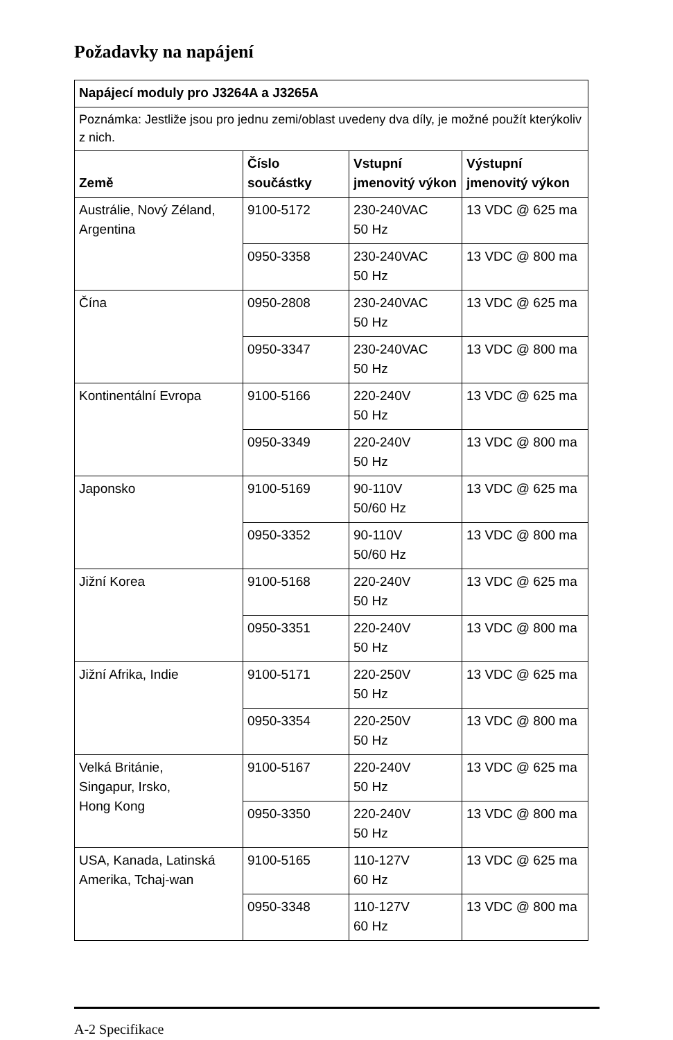Požadavky na napájení
| Napájecí moduly pro J3264A a J3265A | | | |
| Poznámka: Jestliže jsou pro jednu zemi/oblast uvedeny dva díly, je možné použít kterýkoliv z nich. | | | |
| Země | Číslo součástky | Vstupní jmenovitý výkon | Výstupní jmenovitý výkon |
| Austrálie, Nový Zéland, Argentina | 9100-5172 | 230-240VAC 50 Hz | 13 VDC @ 625 ma |
| | 0950-3358 | 230-240VAC 50 Hz | 13 VDC @ 800 ma |
| Čína | 0950-2808 | 230-240VAC 50 Hz | 13 VDC @ 625 ma |
| | 0950-3347 | 230-240VAC 50 Hz | 13 VDC @ 800 ma |
| Kontinentální Evropa | 9100-5166 | 220-240V 50 Hz | 13 VDC @ 625 ma |
| | 0950-3349 | 220-240V 50 Hz | 13 VDC @ 800 ma |
| Japonsko | 9100-5169 | 90-110V 50/60 Hz | 13 VDC @ 625 ma |
| | 0950-3352 | 90-110V 50/60 Hz | 13 VDC @ 800 ma |
| Jižní Korea | 9100-5168 | 220-240V 50 Hz | 13 VDC @ 625 ma |
| | 0950-3351 | 220-240V 50 Hz | 13 VDC @ 800 ma |
| Jižní Afrika, Indie | 9100-5171 | 220-250V 50 Hz | 13 VDC @ 625 ma |
| | 0950-3354 | 220-250V 50 Hz | 13 VDC @ 800 ma |
| Velká Británie, Singapur, Irsko, Hong Kong | 9100-5167 | 220-240V 50 Hz | 13 VDC @ 625 ma |
| | 0950-3350 | 220-240V 50 Hz | 13 VDC @ 800 ma |
| USA, Kanada, Latinská Amerika, Tchaj-wan | 9100-5165 | 110-127V 60 Hz | 13 VDC @ 625 ma |
| | 0950-3348 | 110-127V 60 Hz | 13 VDC @ 800 ma |
A-2 Specifikace